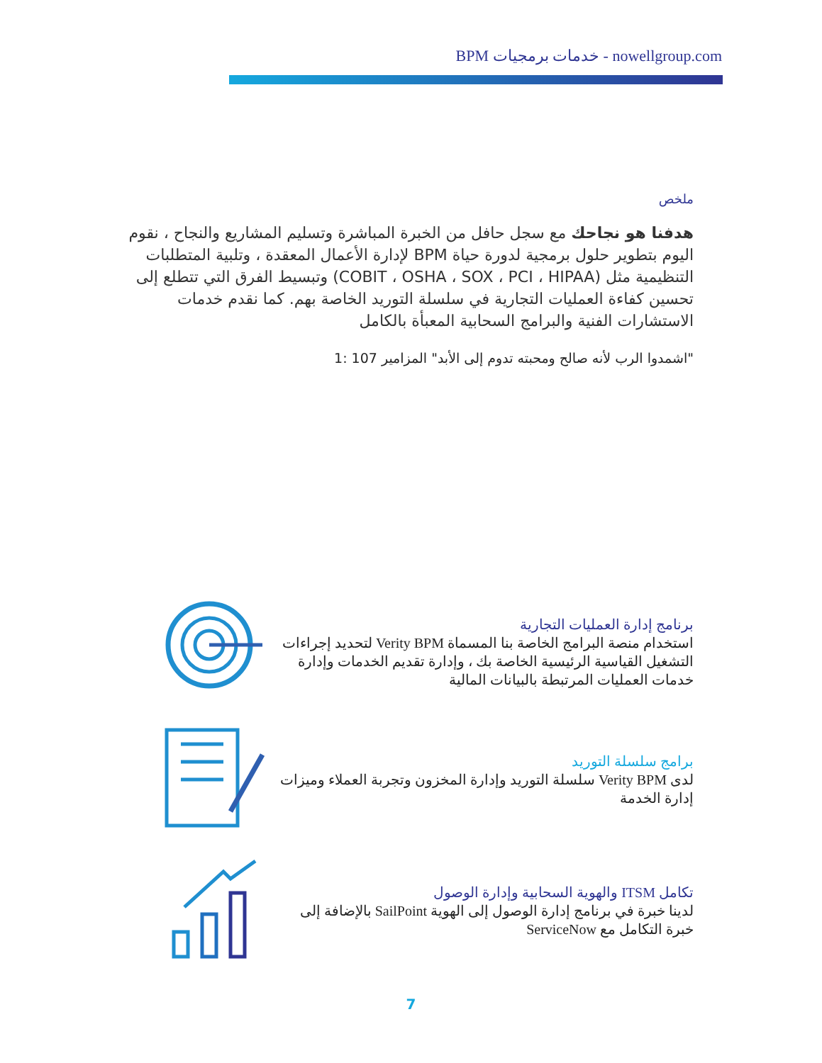BPM خدمات برمجيات - nowellgroup.com
ملخص
هدفنا هو نجاحك مع سجل حافل من الخبرة المباشرة وتسليم المشاريع والنجاح ، نقوم اليوم بتطوير حلول برمجية لدورة حياة BPM لإدارة الأعمال المعقدة ، وتلبية المتطلبات التنظيمية مثل (COBIT ، OSHA ، SOX ، PCI ، HIPAA) وتبسيط الفرق التي تتطلع إلى تحسين كفاءة العمليات التجارية في سلسلة التوريد الخاصة بهم. كما نقدم خدمات الاستشارات الفنية والبرامج السحابية المعبأة بالكامل
"اشمدوا الرب لأنه صالح ومحبته تدوم إلى الأبد" المزامير 107 :1
برنامج إدارة العمليات التجارية
استخدام منصة البرامج الخاصة بنا المسماة Verity BPM لتحديد إجراءات التشغيل القياسية الرئيسية الخاصة بك ، وإدارة تقديم الخدمات وإدارة خدمات العمليات المرتبطة بالبيانات المالية
برامج سلسلة التوريد
لدى Verity BPM سلسلة التوريد وإدارة المخزون وتجربة العملاء وميزات إدارة الخدمة
تكامل ITSM والهوية السحابية وإدارة الوصول
لدينا خبرة في برنامج إدارة الوصول إلى الهوية SailPoint بالإضافة إلى خبرة التكامل مع ServiceNow
7